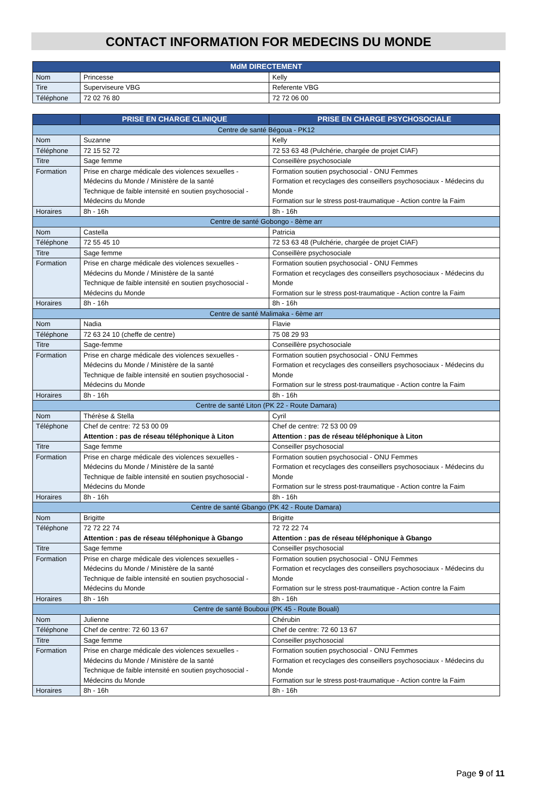CONTACT INFORMATION FOR MEDECINS DU MONDE
| MdM DIRECTEMENT | | |
| --- | --- | --- |
| Nom | Princesse | Kelly |
| Tire | Superviseure VBG | Referente VBG |
| Téléphone | 72 02 76 80 | 72 72 06 00 |
| | PRISE EN CHARGE CLINIQUE | PRISE EN CHARGE PSYCHOSOCIALE |
| --- | --- | --- |
| Centre de santé Bégoua - PK12 | | |
| Nom | Suzanne | Kelly |
| Téléphone | 72 15 52 72 | 72 53 63 48 (Pulchérie, chargée de projet CIAF) |
| Titre | Sage femme | Conseillère psychosociale |
| Formation | Prise en charge médicale des violences sexuelles - Médecins du Monde / Ministère de la santé Technique de faible intensité en soutien psychosocial - Médecins du Monde | Formation soutien psychosocial - ONU Femmes Formation et recyclages des conseillers psychosociaux - Médecins du Monde Formation sur le stress post-traumatique - Action contre la Faim |
| Horaires | 8h - 16h | 8h - 16h |
| Centre de santé Gobongo - 8ème arr | | |
| Nom | Castella | Patricia |
| Téléphone | 72 55 45 10 | 72 53 63 48 (Pulchérie, chargée de projet CIAF) |
| Titre | Sage femme | Conseillère psychosociale |
| Formation | Prise en charge médicale des violences sexuelles - Médecins du Monde / Ministère de la santé Technique de faible intensité en soutien psychosocial - Médecins du Monde | Formation soutien psychosocial - ONU Femmes Formation et recyclages des conseillers psychosociaux - Médecins du Monde Formation sur le stress post-traumatique - Action contre la Faim |
| Horaires | 8h - 16h | 8h - 16h |
| Centre de santé Malimaka - 6ème arr | | |
| Nom | Nadia | Flavie |
| Téléphone | 72 63 24 10 (cheffe de centre) | 75 08 29 93 |
| Titre | Sage-femme | Conseillère psychosociale |
| Formation | Prise en charge médicale des violences sexuelles - Médecins du Monde / Ministère de la santé Technique de faible intensité en soutien psychosocial - Médecins du Monde | Formation soutien psychosocial - ONU Femmes Formation et recyclages des conseillers psychosociaux - Médecins du Monde Formation sur le stress post-traumatique - Action contre la Faim |
| Horaires | 8h - 16h | 8h - 16h |
| Centre de santé Liton (PK 22 - Route Damara) | | |
| Nom | Thérèse & Stella | Cyril |
| Téléphone | Chef de centre: 72 53 00 09 Attention : pas de réseau téléphonique à Liton | Chef de centre: 72 53 00 09 Attention : pas de réseau téléphonique à Liton |
| Titre | Sage femme | Conseiller psychosocial |
| Formation | Prise en charge médicale des violences sexuelles - Médecins du Monde / Ministère de la santé Technique de faible intensité en soutien psychosocial - Médecins du Monde | Formation soutien psychosocial - ONU Femmes Formation et recyclages des conseillers psychosociaux - Médecins du Monde Formation sur le stress post-traumatique - Action contre la Faim |
| Horaires | 8h - 16h | 8h - 16h |
| Centre de santé Gbango (PK 42 - Route Damara) | | |
| Nom | Brigitte | Brigitte |
| Téléphone | 72 72 22 74 Attention : pas de réseau téléphonique à Gbango | 72 72 22 74 Attention : pas de réseau téléphonique à Gbango |
| Titre | Sage femme | Conseiller psychosocial |
| Formation | Prise en charge médicale des violences sexuelles - Médecins du Monde / Ministère de la santé Technique de faible intensité en soutien psychosocial - Médecins du Monde | Formation soutien psychosocial - ONU Femmes Formation et recyclages des conseillers psychosociaux - Médecins du Monde Formation sur le stress post-traumatique - Action contre la Faim |
| Horaires | 8h - 16h | 8h - 16h |
| Centre de santé Bouboui (PK 45 - Route Bouali) | | |
| Nom | Julienne | Chérubin |
| Téléphone | Chef de centre: 72 60 13 67 | Chef de centre: 72 60 13 67 |
| Titre | Sage femme | Conseiller psychosocial |
| Formation | Prise en charge médicale des violences sexuelles - Médecins du Monde / Ministère de la santé Technique de faible intensité en soutien psychosocial - Médecins du Monde | Formation soutien psychosocial - ONU Femmes Formation et recyclages des conseillers psychosociaux - Médecins du Monde Formation sur le stress post-traumatique - Action contre la Faim |
| Horaires | 8h - 16h | 8h - 16h |
Page 9 of 11